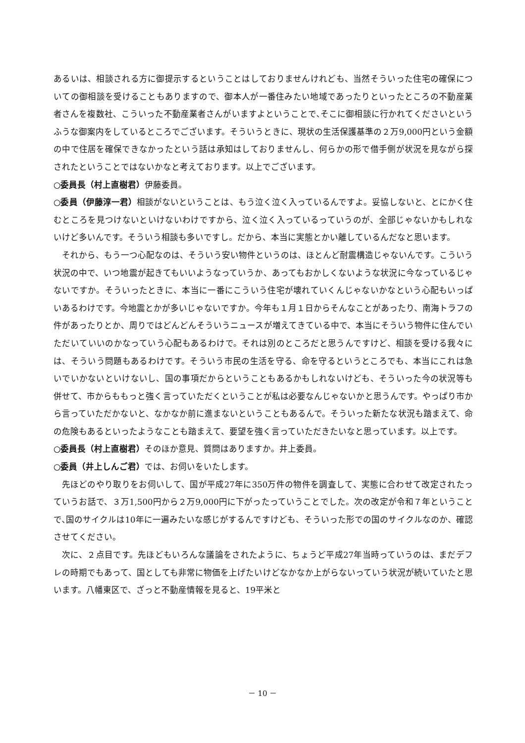あるいは、相談される方に御提示するということはしておりませんけれども、当然そういった住宅の確保についての御相談を受けることもありますので、御本人が一番住みたい地域であったりといったところの不動産業者さんを複数社、こういった不動産業者さんがいますよということで､そこに御相談に行かれてくださいというふうな御案内をしているところでございます。そういうときに、現状の生活保護基準の２万9,000円という金額の中で住居を確保できなかったという話は承知はしておりませんし、何らかの形で借手側が状況を見ながら探されたということではないかなと考えております。以上でございます。
○委員長（村上直樹君）伊藤委員。
○委員（伊藤淳一君）相談がないということは、もう泣く泣く入っているんですよ。妥協しないと、とにかく住むところを見つけないといけないわけですから、泣く泣く入っているっていうのが、全部じゃないかもしれないけど多いんです。そういう相談も多いですし。だから、本当に実態とかい離しているんだなと思います。
それから、もう一つ心配なのは、そういう安い物件というのは、ほとんど耐震構造じゃないんです。こういう状況の中で、いつ地震が起きてもいいようなっていうか、あってもおかしくないような状況に今なっているじゃないですか。そういったときに、本当に一番にこういう住宅が壊れていくんじゃないかなという心配もいっぱいあるわけです。今地震とかが多いじゃないですか。今年も１月１日からそんなことがあったり、南海トラフの件があったりとか、周りではどんどんそういうニュースが増えてきている中で、本当にそういう物件に住んでいただいていいのかなっていう心配もあるわけで。それは別のところだと思うんですけど、相談を受ける我々には、そういう問題もあるわけです。そういう市民の生活を守る、命を守るというところでも、本当にこれは急いでいかないといけないし、国の事項だからということもあるかもしれないけども、そういった今の状況等も併せて、市からももっと強く言っていただくということが私は必要なんじゃないかと思うんです。やっぱり市から言っていただかないと、なかなか前に進まないということもあるんで。そういった新たな状況も踏まえて、命の危険もあるといったようなことも踏まえて、要望を強く言っていただきたいなと思っています。以上です。
○委員長（村上直樹君）そのほか意見、質問はありますか。井上委員。
○委員（井上しんご君）では、お伺いをいたします。
先ほどのやり取りをお伺いして、国が平成27年に350万件の物件を調査して、実態に合わせて改定されたっていうお話で、３万1,500円から２万9,000円に下がったっていうことでした。次の改定が令和７年ということで､国のサイクルは10年に一遍みたいな感じがするんですけども、そういった形での国のサイクルなのか、確認させてください。
次に、２点目です。先ほどもいろんな議論をされたように、ちょうど平成27年当時っていうのは、まだデフレの時期でもあって、国としても非常に物価を上げたいけどなかなか上がらないっていう状況が続いていたと思います。八幡東区で、ざっと不動産情報を見ると、19平米と
－ 10 －